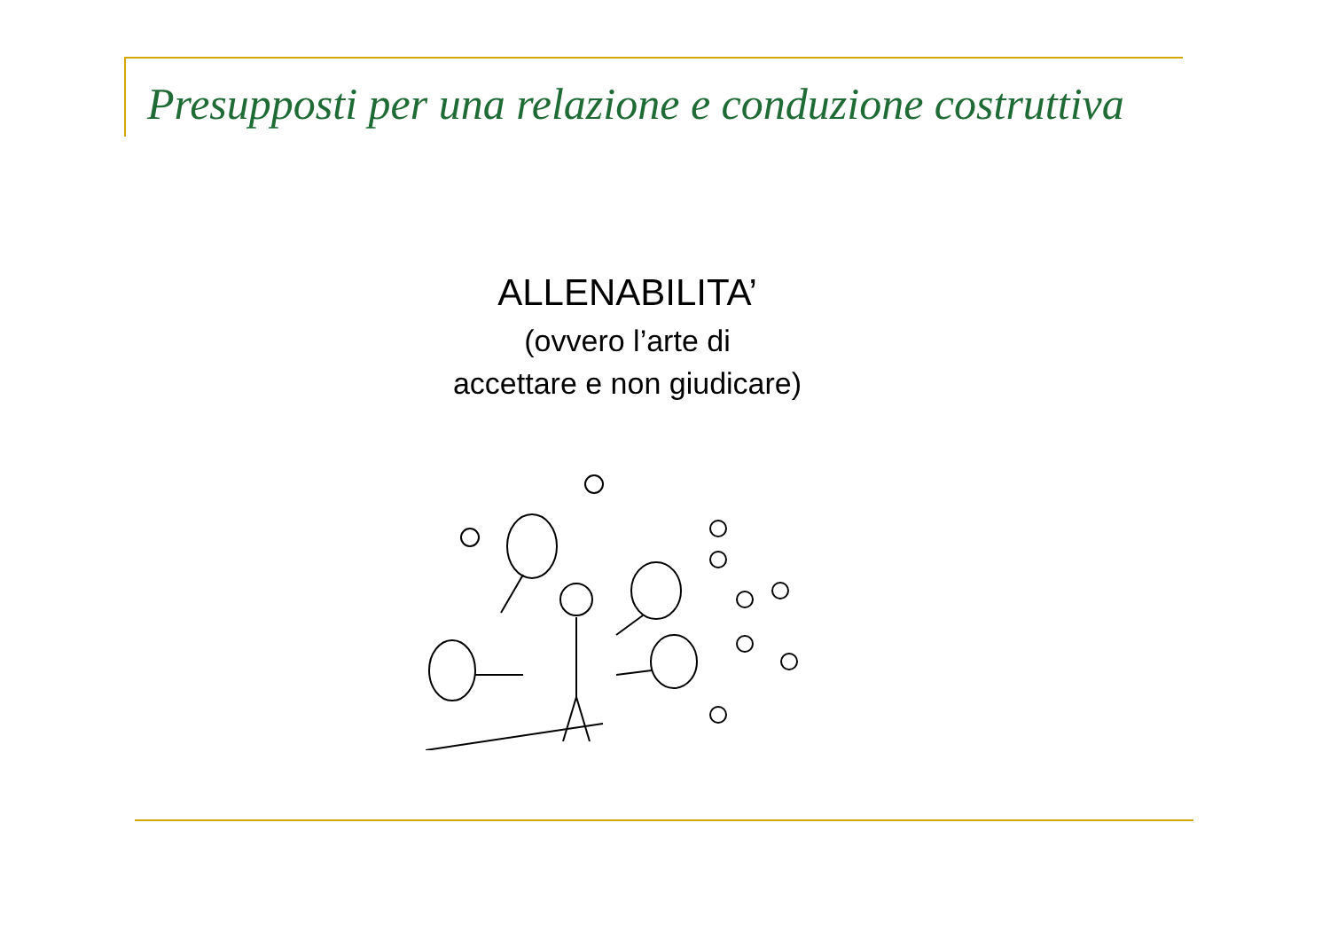Presupposti per una relazione e conduzione costruttiva
ALLENABILITA’
(ovvero l’arte di
accettare e non giudicare)